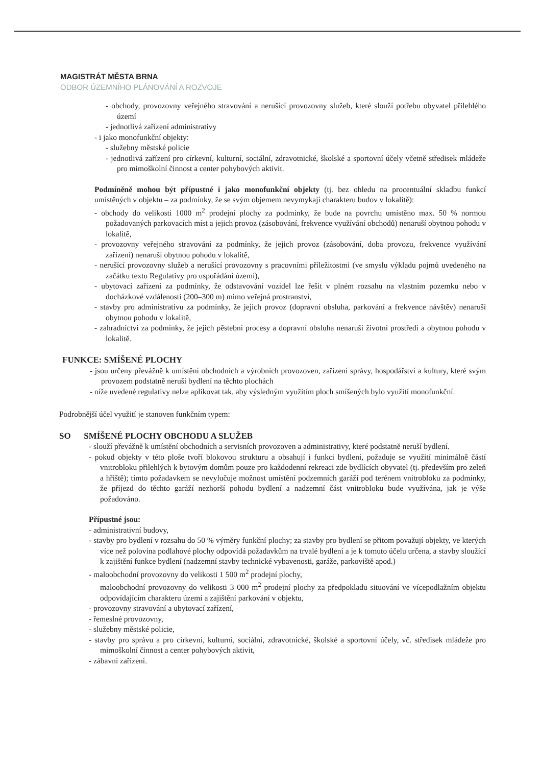MAGISTRÁT MĚSTA BRNA
ODBOR ÚZEMNÍHO PLÁNOVÁNÍ A ROZVOJE
- obchody, provozovny veřejného stravování a nerušící provozovny služeb, které slouží potřebu obyvatel přilehlého území
- jednotlivá zařízení administrativy
- i jako monofunkční objekty:
- služebny městské policie
- jednotlivá zařízení pro církevní, kulturní, sociální, zdravotnické, školské a sportovní účely včetně středisek mládeže pro mimoškolní činnost a center pohybových aktivit.
Podmíněně mohou být přípustné i jako monofunkční objekty (tj. bez ohledu na procentuální skladbu funkcí umístěných v objektu – za podmínky, že se svým objemem nevymykají charakteru budov v lokalitě):
- obchody do velikosti 1000 m<sup>2</sup> prodejní plochy za podmínky, že bude na povrchu umístěno max. 50 % normou požadovaných parkovacích míst a jejich provoz (zásobování, frekvence využívání obchodů) nenaruší obytnou pohodu v lokalitě,
- provozovny veřejného stravování za podmínky, že jejich provoz (zásobování, doba provozu, frekvence využívání zařízení) nenaruší obytnou pohodu v lokalitě,
- nerušící provozovny služeb a nerušící provozovny s pracovními příležitostmi (ve smyslu výkladu pojmů uvedeného na začátku textu Regulativy pro uspořádání území),
- ubytovací zařízení za podmínky, že odstavování vozidel lze řešit v plném rozsahu na vlastním pozemku nebo v docházkové vzdálenosti (200–300 m) mimo veřejná prostranství,
- stavby pro administrativu za podmínky, že jejich provoz (dopravní obsluha, parkování a frekvence návštěv) nenaruší obytnou pohodu v lokalitě,
- zahradnictví za podmínky, že jejich pěstební procesy a dopravní obsluha nenaruší životní prostředí a obytnou pohodu v lokalitě.
FUNKCE: SMÍŠENÉ PLOCHY
- jsou určeny převážně k umístění obchodních a výrobních provozoven, zařízení správy, hospodářství a kultury, které svým provozem podstatně neruší bydlení na těchto plochách
- níže uvedené regulativy nelze aplikovat tak, aby výsledným využitím ploch smíšených bylo využití monofunkční.
Podrobnější účel využití je stanoven funkčním typem:
SO SMÍŠENÉ PLOCHY OBCHODU A SLUŽEB
- slouží převážně k umístění obchodních a servisních provozoven a administrativy, které podstatně neruší bydlení.
- pokud objekty v této ploše tvoří blokovou strukturu a obsahují i funkci bydlení, požaduje se využití minimálně částí vnitrobloku přilehlých k bytovým domům pouze pro každodenní rekreaci zde bydlících obyvatel (tj. především pro zeleň a hřiště); tímto požadavkem se nevylučuje možnost umístění podzemních garáží pod terénem vnitrobloku za podmínky, že příjezd do těchto garáží nezhorší pohodu bydlení a nadzemní část vnitrobloku bude využívána, jak je výše požadováno.
Přípustné jsou:
- administrativní budovy,
- stavby pro bydlení v rozsahu do 50 % výměry funkční plochy; za stavby pro bydlení se přitom považují objekty, ve kterých více než polovina podlahové plochy odpovídá požadavkům na trvalé bydlení a je k tomuto účelu určena, a stavby sloužící k zajištění funkce bydlení (nadzemní stavby technické vybavenosti, garáže, parkoviště apod.)
- maloobchodní provozovny do velikosti 1 500 m<sup>2</sup> prodejní plochy,
maloobchodní provozovny do velikosti 3 000 m<sup>2</sup> prodejní plochy za předpokladu situování ve vícepodlažním objektu odpovídajícím charakteru území a zajištění parkování v objektu,
- provozovny stravování a ubytovací zařízení,
- řemeslné provozovny,
- služebny městské policie,
- stavby pro správu a pro církevní, kulturní, sociální, zdravotnické, školské a sportovní účely, vč. středisek mládeže pro mimoškolní činnost a center pohybových aktivit,
- zábavní zařízení.